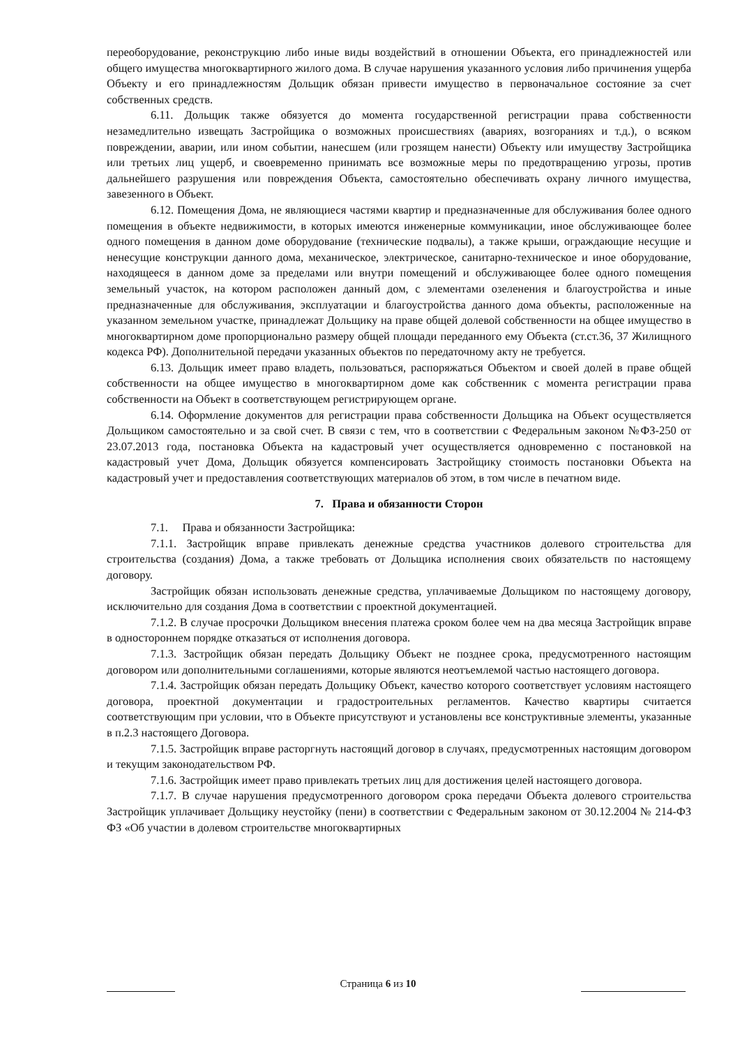переоборудование, реконструкцию либо иные виды воздействий в отношении Объекта, его принадлежностей или общего имущества многоквартирного жилого дома. В случае нарушения указанного условия либо причинения ущерба Объекту и его принадлежностям Дольщик обязан привести имущество в первоначальное состояние за счет собственных средств.
6.11. Дольщик также обязуется до момента государственной регистрации права собственности незамедлительно извещать Застройщика о возможных происшествиях (авариях, возгораниях и т.д.), о всяком повреждении, аварии, или ином событии, нанесшем (или грозящем нанести) Объекту или имуществу Застройщика или третьих лиц ущерб, и своевременно принимать все возможные меры по предотвращению угрозы, против дальнейшего разрушения или повреждения Объекта, самостоятельно обеспечивать охрану личного имущества, завезенного в Объект.
6.12. Помещения Дома, не являющиеся частями квартир и предназначенные для обслуживания более одного помещения в объекте недвижимости, в которых имеются инженерные коммуникации, иное обслуживающее более одного помещения в данном доме оборудование (технические подвалы), а также крыши, ограждающие несущие и ненесущие конструкции данного дома, механическое, электрическое, санитарно-техническое и иное оборудование, находящееся в данном доме за пределами или внутри помещений и обслуживающее более одного помещения земельный участок, на котором расположен данный дом, с элементами озеленения и благоустройства и иные предназначенные для обслуживания, эксплуатации и благоустройства данного дома объекты, расположенные на указанном земельном участке, принадлежат Дольщику на праве общей долевой собственности на общее имущество в многоквартирном доме пропорционально размеру общей площади переданного ему Объекта (ст.ст.36, 37 Жилищного кодекса РФ). Дополнительной передачи указанных объектов по передаточному акту не требуется.
6.13. Дольщик имеет право владеть, пользоваться, распоряжаться Объектом и своей долей в праве общей собственности на общее имущество в многоквартирном доме как собственник с момента регистрации права собственности на Объект в соответствующем регистрирующем органе.
6.14. Оформление документов для регистрации права собственности Дольщика на Объект осуществляется Дольщиком самостоятельно и за свой счет. В связи с тем, что в соответствии с Федеральным законом №ФЗ-250 от 23.07.2013 года, постановка Объекта на кадастровый учет осуществляется одновременно с постановкой на кадастровый учет Дома, Дольщик обязуется компенсировать Застройщику стоимость постановки Объекта на кадастровый учет и предоставления соответствующих материалов об этом, в том числе в печатном виде.
7. Права и обязанности Сторон
7.1. Права и обязанности Застройщика:
7.1.1. Застройщик вправе привлекать денежные средства участников долевого строительства для строительства (создания) Дома, а также требовать от Дольщика исполнения своих обязательств по настоящему договору.
Застройщик обязан использовать денежные средства, уплачиваемые Дольщиком по настоящему договору, исключительно для создания Дома в соответствии с проектной документацией.
7.1.2. В случае просрочки Дольщиком внесения платежа сроком более чем на два месяца Застройщик вправе в одностороннем порядке отказаться от исполнения договора.
7.1.3. Застройщик обязан передать Дольщику Объект не позднее срока, предусмотренного настоящим договором или дополнительными соглашениями, которые являются неотъемлемой частью настоящего договора.
7.1.4. Застройщик обязан передать Дольщику Объект, качество которого соответствует условиям настоящего договора, проектной документации и градостроительных регламентов. Качество квартиры считается соответствующим при условии, что в Объекте присутствуют и установлены все конструктивные элементы, указанные в п.2.3 настоящего Договора.
7.1.5. Застройщик вправе расторгнуть настоящий договор в случаях, предусмотренных настоящим договором и текущим законодательством РФ.
7.1.6. Застройщик имеет право привлекать третьих лиц для достижения целей настоящего договора.
7.1.7. В случае нарушения предусмотренного договором срока передачи Объекта долевого строительства Застройщик уплачивает Дольщику неустойку (пени) в соответствии с Федеральным законом от 30.12.2004 № 214-ФЗ ФЗ «Об участии в долевом строительстве многоквартирных
Страница 6 из 10